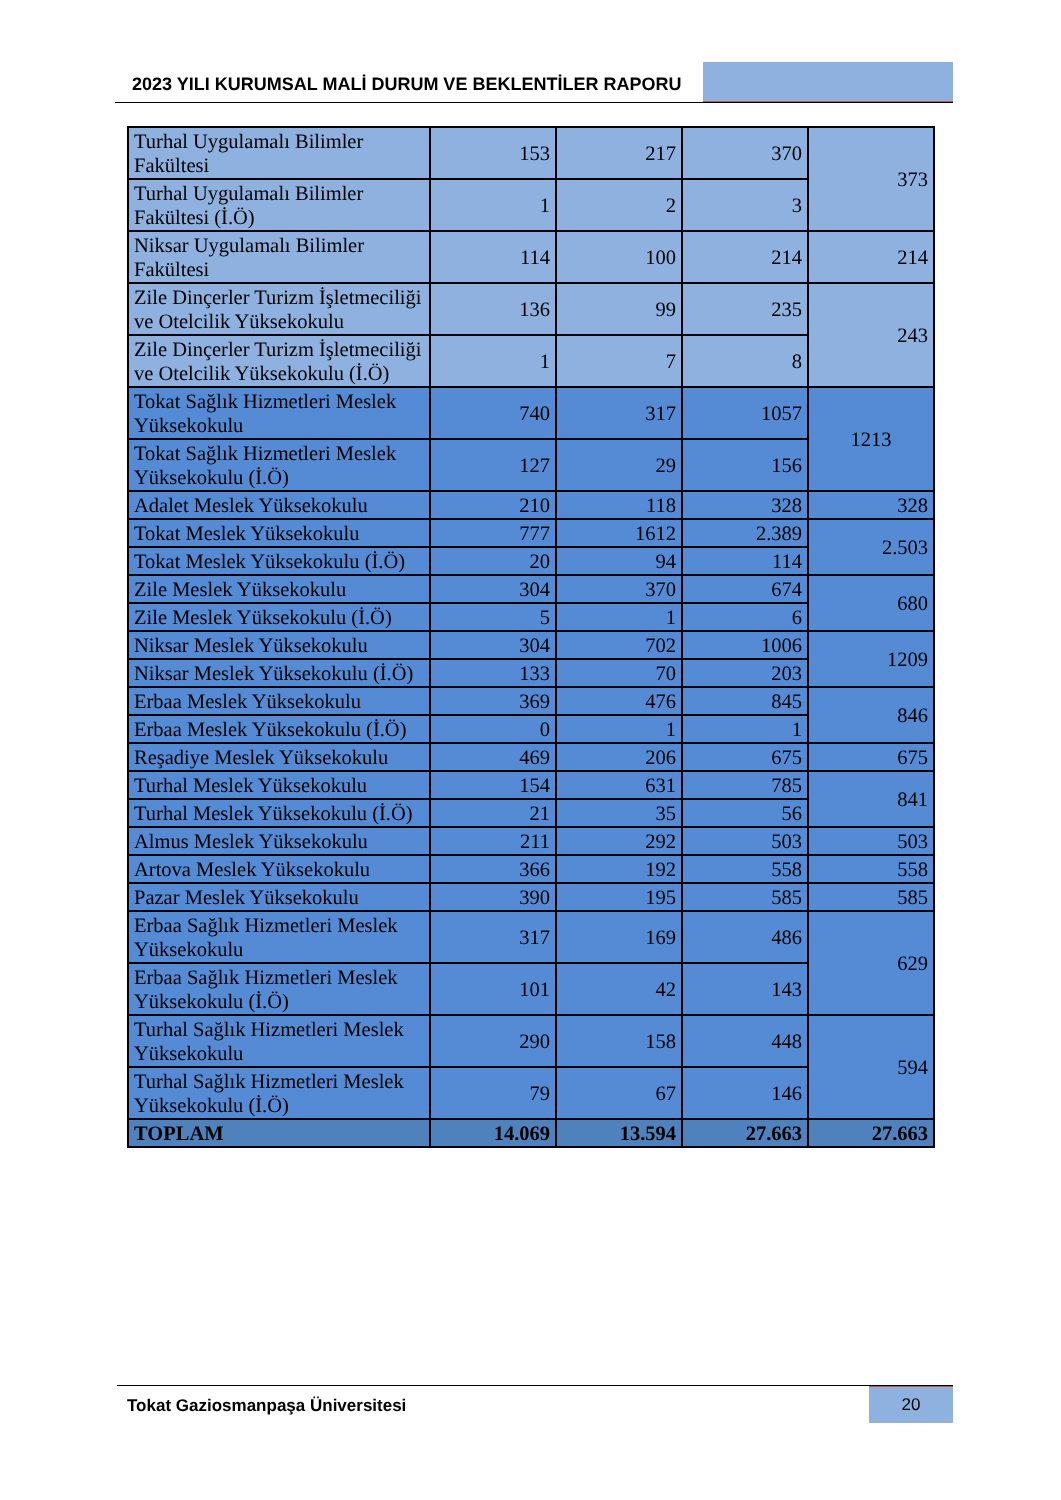2023 YILI KURUMSAL MALİ DURUM VE BEKLENTİLER RAPORU
| Turhal Uygulamalı Bilimler Fakültesi | 153 | 217 | 370 | 373 |
| Turhal Uygulamalı Bilimler Fakültesi (İ.Ö) | 1 | 2 | 3 | |
| Niksar Uygulamalı Bilimler Fakültesi | 114 | 100 | 214 | 214 |
| Zile Dinçerler Turizm İşletmeciliği ve Otelcilik Yüksekokulu | 136 | 99 | 235 | 243 |
| Zile Dinçerler Turizm İşletmeciliği ve Otelcilik Yüksekokulu (İ.Ö) | 1 | 7 | 8 | |
| Tokat Sağlık Hizmetleri Meslek Yüksekokulu | 740 | 317 | 1057 | 1213 |
| Tokat Sağlık Hizmetleri Meslek Yüksekokulu (İ.Ö) | 127 | 29 | 156 | |
| Adalet Meslek Yüksekokulu | 210 | 118 | 328 | 328 |
| Tokat Meslek Yüksekokulu | 777 | 1612 | 2.389 | 2.503 |
| Tokat Meslek Yüksekokulu (İ.Ö) | 20 | 94 | 114 | |
| Zile Meslek Yüksekokulu | 304 | 370 | 674 | 680 |
| Zile Meslek Yüksekokulu (İ.Ö) | 5 | 1 | 6 | |
| Niksar Meslek Yüksekokulu | 304 | 702 | 1006 | 1209 |
| Niksar Meslek Yüksekokulu (İ.Ö) | 133 | 70 | 203 | |
| Erbaa Meslek Yüksekokulu | 369 | 476 | 845 | 846 |
| Erbaa Meslek Yüksekokulu (İ.Ö) | 0 | 1 | 1 | |
| Reşadiye Meslek Yüksekokulu | 469 | 206 | 675 | 675 |
| Turhal Meslek Yüksekokulu | 154 | 631 | 785 | 841 |
| Turhal Meslek Yüksekokulu (İ.Ö) | 21 | 35 | 56 | |
| Almus Meslek Yüksekokulu | 211 | 292 | 503 | 503 |
| Artova Meslek Yüksekokulu | 366 | 192 | 558 | 558 |
| Pazar Meslek Yüksekokulu | 390 | 195 | 585 | 585 |
| Erbaa Sağlık Hizmetleri Meslek Yüksekokulu | 317 | 169 | 486 | 629 |
| Erbaa Sağlık Hizmetleri Meslek Yüksekokulu (İ.Ö) | 101 | 42 | 143 | |
| Turhal Sağlık Hizmetleri Meslek Yüksekokulu | 290 | 158 | 448 | 594 |
| Turhal Sağlık Hizmetleri Meslek Yüksekokulu (İ.Ö) | 79 | 67 | 146 | |
| TOPLAM | 14.069 | 13.594 | 27.663 | 27.663 |
Tokat Gaziosmanpaşa Üniversitesi
20